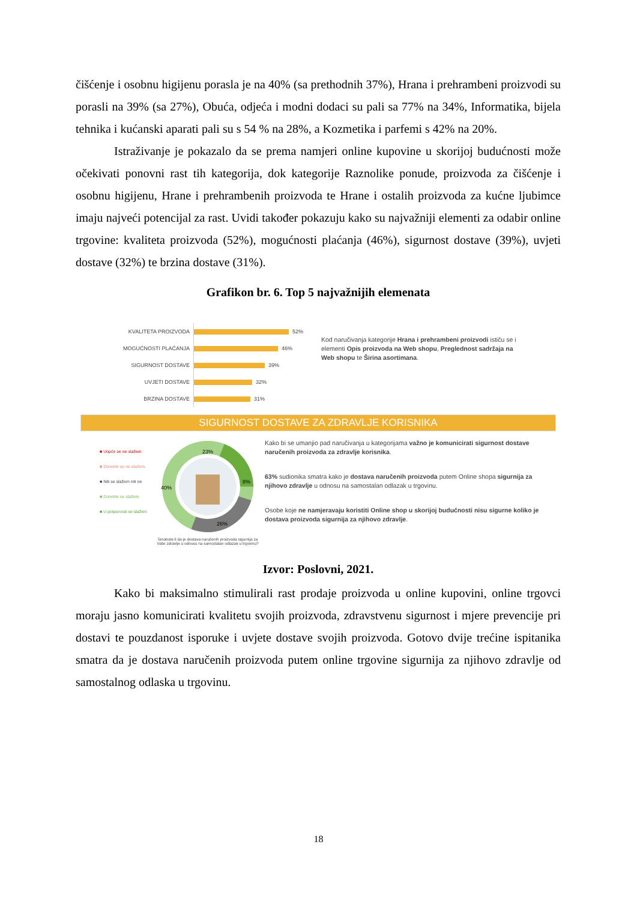čišćenje i osobnu higijenu porasla je na 40% (sa prethodnih 37%), Hrana i prehrambeni proizvodi su porasli na 39% (sa 27%), Obuća, odjeća i modni dodaci su pali sa 77% na 34%, Informatika, bijela tehnika i kućanski aparati pali su s 54 % na 28%, a Kozmetika i parfemi s 42% na 20%.
Istraživanje je pokazalo da se prema namjeri online kupovine u skorijoj budućnosti može očekivati ponovni rast tih kategorija, dok kategorije Raznolike ponude, proizvoda za čišćenje i osobnu higijenu, Hrane i prehrambenih proizvoda te Hrane i ostalih proizvoda za kućne ljubimce imaju najveći potencijal za rast. Uvidi također pokazuju kako su najvažniji elementi za odabir online trgovine: kvaliteta proizvoda (52%), mogućnosti plaćanja (46%), sigurnost dostave (39%), uvjeti dostave (32%) te brzina dostave (31%).
Grafikon br. 6. Top 5 najvažnijih elemenata
KVALITETA PROIZVODA 52%
MOGUĆNOSTI PLAĆANJA 46%
SIGURNOST DOSTAVE 39%
UVJETI DOSTAVE 32%
BRZINA DOSTAVE 31%
Kod naručivanja kategorije Hrana i prehrambeni proizvodi ističu se i elementi Opis proizvoda na Web shopu, Preglednost sadržaja na Web shopu te Širina asortimana.
SIGURNOST DOSTAVE ZA ZDRAVLJE KORISNIKA
■ Uopće se ne slažem
■ Donekle se ne slažem
■ Niti se slažem niti ne
■ Donekle se slažem
■ U potpunosti se slažem
23%
8%
40%
26%
Smatrate li da je dostava naručenih proizvoda sigurnija za Vaše zdravlje u odnosu na samostalan odlazak u trgovinu?
Kako bi se umanjio pad naručivanja u kategorijama važno je komunicirati sigurnost dostave naručenih proizvoda za zdravlje korisnika.
63% sudionika smatra kako je dostava naručenih proizvoda putem Online shopa sigurnija za njihovo zdravlje u odnosu na samostalan odlazak u trgovinu.
Osobe koje ne namjeravaju koristiti Online shop u skorijoj budućnosti nisu sigurne koliko je dostava proizvoda sigurnija za njihovo zdravlje.
Izvor: Poslovni, 2021.
Kako bi maksimalno stimulirali rast prodaje proizvoda u online kupovini, online trgovci moraju jasno komunicirati kvalitetu svojih proizvoda, zdravstvenu sigurnost i mjere prevencije pri dostavi te pouzdanost isporuke i uvjete dostave svojih proizvoda. Gotovo dvije trećine ispitanika smatra da je dostava naručenih proizvoda putem online trgovine sigurnija za njihovo zdravlje od samostalnog odlaska u trgovinu.
18